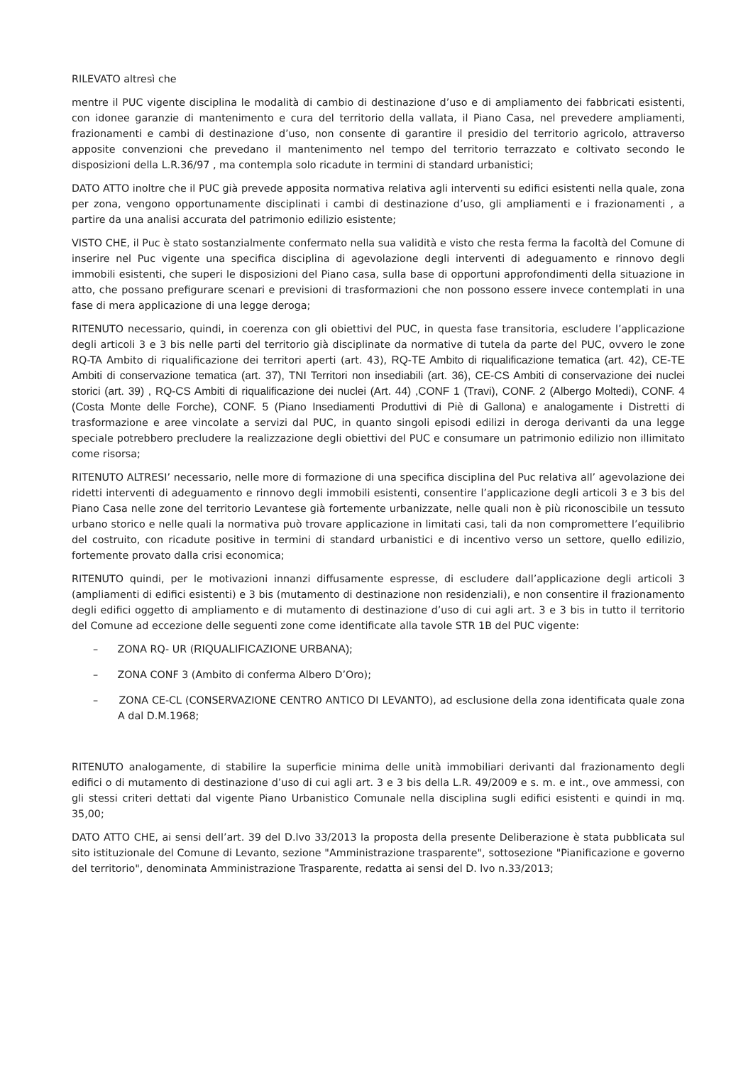RILEVATO altresì che
mentre il PUC vigente disciplina le modalità di cambio di destinazione d’uso e di ampliamento dei fabbricati esistenti, con idonee garanzie di mantenimento e cura del territorio della vallata, il Piano Casa, nel prevedere ampliamenti, frazionamenti e cambi di destinazione d’uso, non consente di garantire il presidio del territorio agricolo, attraverso apposite convenzioni che prevedano il mantenimento nel tempo del territorio terrazzato e coltivato secondo le disposizioni della L.R.36/97 , ma contempla solo ricadute in termini di standard urbanistici;
DATO ATTO inoltre che il PUC già prevede apposita normativa relativa agli interventi su edifici esistenti nella quale, zona per zona, vengono opportunamente disciplinati i cambi di destinazione d’uso, gli ampliamenti e i frazionamenti , a partire da una analisi accurata del patrimonio edilizio esistente;
VISTO CHE, il Puc è stato sostanzialmente confermato nella sua validità e visto che resta ferma la facoltà del Comune di inserire nel Puc vigente una specifica disciplina di agevolazione degli interventi di adeguamento e rinnovo degli immobili esistenti, che superi le disposizioni del Piano casa, sulla base di opportuni approfondimenti della situazione in atto, che possano prefigurare scenari e previsioni di trasformazioni che non possono essere invece contemplati in una fase di mera applicazione di una legge deroga;
RITENUTO necessario, quindi, in coerenza con gli obiettivi del PUC, in questa fase transitoria, escludere l’applicazione degli articoli 3 e 3 bis nelle parti del territorio già disciplinate da normative di tutela da parte del PUC, ovvero le zone RQ-TA Ambito di riqualificazione dei territori aperti (art. 43), RQ-TE Ambito di riqualificazione tematica (art. 42), CE-TE Ambiti di conservazione tematica (art. 37), TNI Territori non insediabili (art. 36), CE-CS Ambiti di conservazione dei nuclei storici (art. 39) , RQ-CS Ambiti di riqualificazione dei nuclei (Art. 44) ,CONF 1 (Travi), CONF. 2 (Albergo Moltedi), CONF. 4 (Costa Monte delle Forche), CONF. 5 (Piano Insediamenti Produttivi di Piè di Gallona) e analogamente i Distretti di trasformazione e aree vincolate a servizi dal PUC, in quanto singoli episodi edilizi in deroga derivanti da una legge speciale potrebbero precludere la realizzazione degli obiettivi del PUC e consumare un patrimonio edilizio non illimitato come risorsa;
RITENUTO ALTRESI’ necessario, nelle more di formazione di una specifica disciplina del Puc relativa all’ agevolazione dei ridetti interventi di adeguamento e rinnovo degli immobili esistenti, consentire l’applicazione degli articoli 3 e 3 bis del Piano Casa nelle zone del territorio Levantese già fortemente urbanizzate, nelle quali non è più riconoscibile un tessuto urbano storico e nelle quali la normativa può trovare applicazione in limitati casi, tali da non compromettere l’equilibrio del costruito, con ricadute positive in termini di standard urbanistici e di incentivo verso un settore, quello edilizio, fortemente provato dalla crisi economica;
RITENUTO quindi, per le motivazioni innanzi diffusamente espresse, di escludere dall’applicazione degli articoli 3 (ampliamenti di edifici esistenti) e 3 bis (mutamento di destinazione non residenziali), e non consentire il frazionamento degli edifici oggetto di ampliamento e di mutamento di destinazione d’uso di cui agli art. 3 e 3 bis in tutto il territorio del Comune ad eccezione delle seguenti zone come identificate alla tavole STR 1B del PUC vigente:
– ZONA RQ- UR (RIQUALIFICAZIONE URBANA);
– ZONA CONF 3 (Ambito di conferma Albero D’Oro);
– ZONA CE-CL (CONSERVAZIONE CENTRO ANTICO DI LEVANTO), ad esclusione della zona identificata quale zona A dal D.M.1968;
RITENUTO analogamente, di stabilire la superficie minima delle unità immobiliari derivanti dal frazionamento degli edifici o di mutamento di destinazione d’uso di cui agli art. 3 e 3 bis della L.R. 49/2009 e s. m. e int., ove ammessi, con gli stessi criteri dettati dal vigente Piano Urbanistico Comunale nella disciplina sugli edifici esistenti e quindi in mq. 35,00;
DATO ATTO CHE, ai sensi dell’art. 39 del D.lvo 33/2013 la proposta della presente Deliberazione è stata pubblicata sul sito istituzionale del Comune di Levanto, sezione "Amministrazione trasparente", sottosezione "Pianificazione e governo del territorio", denominata Amministrazione Trasparente, redatta ai sensi del D. lvo n.33/2013;